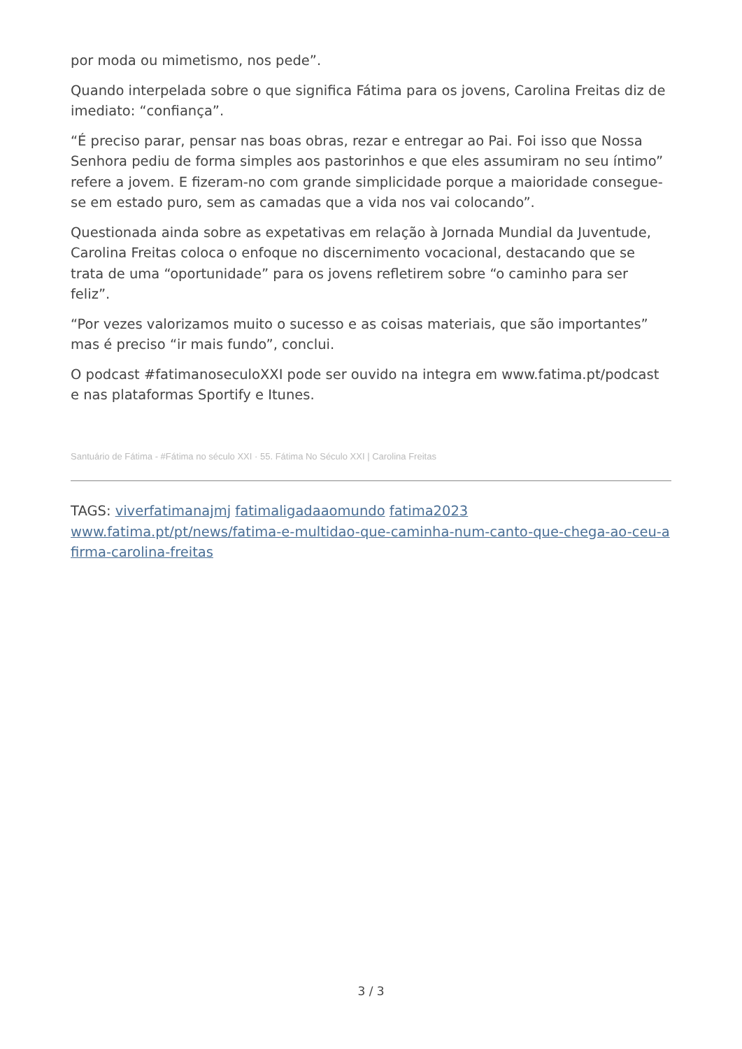por moda ou mimetismo, nos pede”.
Quando interpelada sobre o que significa Fátima para os jovens, Carolina Freitas diz de imediato: “confiança”.
“É preciso parar, pensar nas boas obras, rezar e entregar ao Pai. Foi isso que Nossa Senhora pediu de forma simples aos pastorinhos e que eles assumiram no seu íntimo” refere a jovem. E fizeram-no com grande simplicidade porque a maioridade consegue-se em estado puro, sem as camadas que a vida nos vai colocando”.
Questionada ainda sobre as expetativas em relação à Jornada Mundial da Juventude, Carolina Freitas coloca o enfoque no discernimento vocacional, destacando que se trata de uma “oportunidade” para os jovens refletirem sobre “o caminho para ser feliz”.
“Por vezes valorizamos muito o sucesso e as coisas materiais, que são importantes” mas é preciso “ir mais fundo”, conclui.
O podcast #fatimanoseculoXXI pode ser ouvido na integra em www.fatima.pt/podcast e nas plataformas Sportify e Itunes.
Santuário de Fátima - #Fátima no século XXI · 55. Fátima No Século XXI | Carolina Freitas
TAGS: viverfatimanajmj fatimaligadaaomundo fatima2023
www.fatima.pt/pt/news/fatima-e-multidao-que-caminha-num-canto-que-chega-ao-ceu-afirma-carolina-freitas
3 / 3